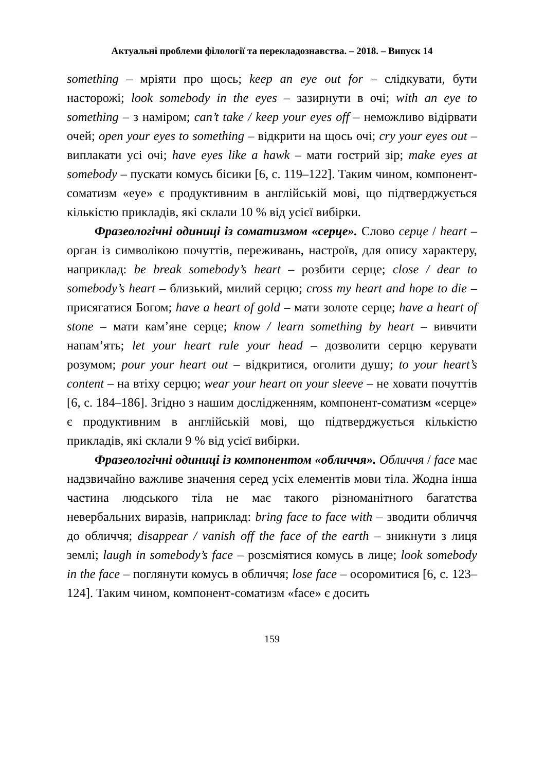Актуальні проблеми філології та перекладознавства. – 2018. – Випуск 14
something – мріяти про щось; keep an eye out for – слідкувати, бути насторожі; look somebody in the eyes – зазирнути в очі; with an eye to something – з наміром; can’t take / keep your eyes off – неможливо відірвати очей; open your eyes to something – відкрити на щось очі; cry your eyes out – виплакати усі очі; have eyes like a hawk – мати гострий зір; make eyes at somebody – пускати комусь бісики [6, с. 119–122]. Таким чином, компонент-соматизм «eye» є продуктивним в англійській мові, що підтверджується кількістю прикладів, які склали 10 % від усієї вибірки.
Фразеологічні одиниці із соматизмом «серце». Слово серце / heart – орган із символікою почуттів, переживань, настроїв, для опису характеру, наприклад: be break somebody’s heart – розбити серце; close / dear to somebody’s heart – близький, милий серцю; cross my heart and hope to die – присягатися Богом; have a heart of gold – мати золоте серце; have a heart of stone – мати кам’яне серце; know / learn something by heart – вивчити напам’ять; let your heart rule your head – дозволити серцю керувати розумом; pour your heart out – відкритися, оголити душу; to your heart’s content – на втіху серцю; wear your heart on your sleeve – не ховати почуттів [6, с. 184–186]. Згідно з нашим дослідженням, компонент-соматизм «серце» є продуктивним в англійській мові, що підтверджується кількістю прикладів, які склали 9 % від усієї вибірки.
Фразеологічні одиниці із компонентом «обличчя». Обличчя / face має надзвичайно важливе значення серед усіх елементів мови тіла. Жодна інша частина людського тіла не має такого різноманітного багатства невербальних виразів, наприклад: bring face to face with – зводити обличчя до обличчя; disappear / vanish off the face of the earth – зникнути з лиця землі; laugh in somebody’s face – розсміятися комусь в лице; look somebody in the face – поглянути комусь в обличчя; lose face – осоромитися [6, с. 123–124]. Таким чином, компонент-соматизм «face» є досить
159